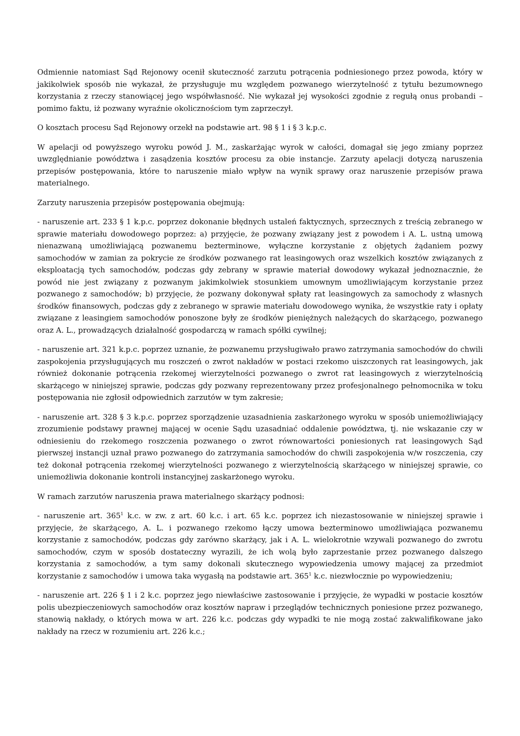Odmiennie natomiast Sąd Rejonowy ocenił skuteczność zarzutu potrącenia podniesionego przez powoda, który w jakikolwiek sposób nie wykazał, że przysługuje mu względem pozwanego wierzytelność z tytułu bezumownego korzystania z rzeczy stanowiącej jego współwłasność. Nie wykazał jej wysokości zgodnie z regułą onus probandi – pomimo faktu, iż pozwany wyraźnie okolicznościom tym zaprzeczył.
O kosztach procesu Sąd Rejonowy orzekł na podstawie art. 98 § 1 i § 3 k.p.c.
W apelacji od powyższego wyroku powód J. M., zaskarżając wyrok w całości, domagał się jego zmiany poprzez uwzględnianie powództwa i zasądzenia kosztów procesu za obie instancje. Zarzuty apelacji dotyczą naruszenia przepisów postępowania, które to naruszenie miało wpływ na wynik sprawy oraz naruszenie przepisów prawa materialnego.
Zarzuty naruszenia przepisów postępowania obejmują:
- naruszenie art. 233 § 1 k.p.c. poprzez dokonanie błędnych ustaleń faktycznych, sprzecznych z treścią zebranego w sprawie materiału dowodowego poprzez: a) przyjęcie, że pozwany związany jest z powodem i A. L. ustną umową nienazwaną umożliwiającą pozwanemu bezterminowe, wyłączne korzystanie z objętych żądaniem pozwy samochodów w zamian za pokrycie ze środków pozwanego rat leasingowych oraz wszelkich kosztów związanych z eksploatacją tych samochodów, podczas gdy zebrany w sprawie materiał dowodowy wykazał jednoznacznie, że powód nie jest związany z pozwanym jakimkolwiek stosunkiem umownym umożliwiającym korzystanie przez pozwanego z samochodów; b) przyjęcie, że pozwany dokonywał spłaty rat leasingowych za samochody z własnych środków finansowych, podczas gdy z zebranego w sprawie materiału dowodowego wynika, że wszystkie raty i opłaty związane z leasingiem samochodów ponoszone były ze środków pieniężnych należących do skarżącego, pozwanego oraz A. L., prowadzących działalność gospodarczą w ramach spółki cywilnej;
- naruszenie art. 321 k.p.c. poprzez uznanie, że pozwanemu przysługiwało prawo zatrzymania samochodów do chwili zaspokojenia przysługujących mu roszczeń o zwrot nakładów w postaci rzekomo uiszczonych rat leasingowych, jak również dokonanie potrącenia rzekomej wierzytelności pozwanego o zwrot rat leasingowych z wierzytelnością skarżącego w niniejszej sprawie, podczas gdy pozwany reprezentowany przez profesjonalnego pełnomocnika w toku postępowania nie zgłosił odpowiednich zarzutów w tym zakresie;
- naruszenie art. 328 § 3 k.p.c. poprzez sporządzenie uzasadnienia zaskarżonego wyroku w sposób uniemożliwiający zrozumienie podstawy prawnej mającej w ocenie Sądu uzasadniać oddalenie powództwa, tj. nie wskazanie czy w odniesieniu do rzekomego roszczenia pozwanego o zwrot równowartości poniesionych rat leasingowych Sąd pierwszej instancji uznał prawo pozwanego do zatrzymania samochodów do chwili zaspokojenia w/w roszczenia, czy też dokonał potrącenia rzekomej wierzytelności pozwanego z wierzytelnością skarżącego w niniejszej sprawie, co uniemożliwia dokonanie kontroli instancyjnej zaskarżonego wyroku.
W ramach zarzutów naruszenia prawa materialnego skarżący podnosi:
- naruszenie art. 365<sup>1</sup> k.c. w zw. z art. 60 k.c. i art. 65 k.c. poprzez ich niezastosowanie w niniejszej sprawie i przyjęcie, że skarżącego, A. L. i pozwanego rzekomo łączy umowa bezterminowo umożliwiająca pozwanemu korzystanie z samochodów, podczas gdy zarówno skarżący, jak i A. L. wielokrotnie wzywali pozwanego do zwrotu samochodów, czym w sposób dostateczny wyrazili, że ich wolą było zaprzestanie przez pozwanego dalszego korzystania z samochodów, a tym samy dokonali skutecznego wypowiedzenia umowy mającej za przedmiot korzystanie z samochodów i umowa taka wygasłą na podstawie art. 365<sup>1</sup> k.c. niezwłocznie po wypowiedzeniu;
- naruszenie art. 226 § 1 i 2 k.c. poprzez jego niewłaściwe zastosowanie i przyjęcie, że wypadki w postacie kosztów polis ubezpieczeniowych samochodów oraz kosztów napraw i przeglądów technicznych poniesione przez pozwanego, stanowią nakłady, o których mowa w art. 226 k.c. podczas gdy wypadki te nie mogą zostać zakwalifikowane jako nakłady na rzecz w rozumieniu art. 226 k.c.;